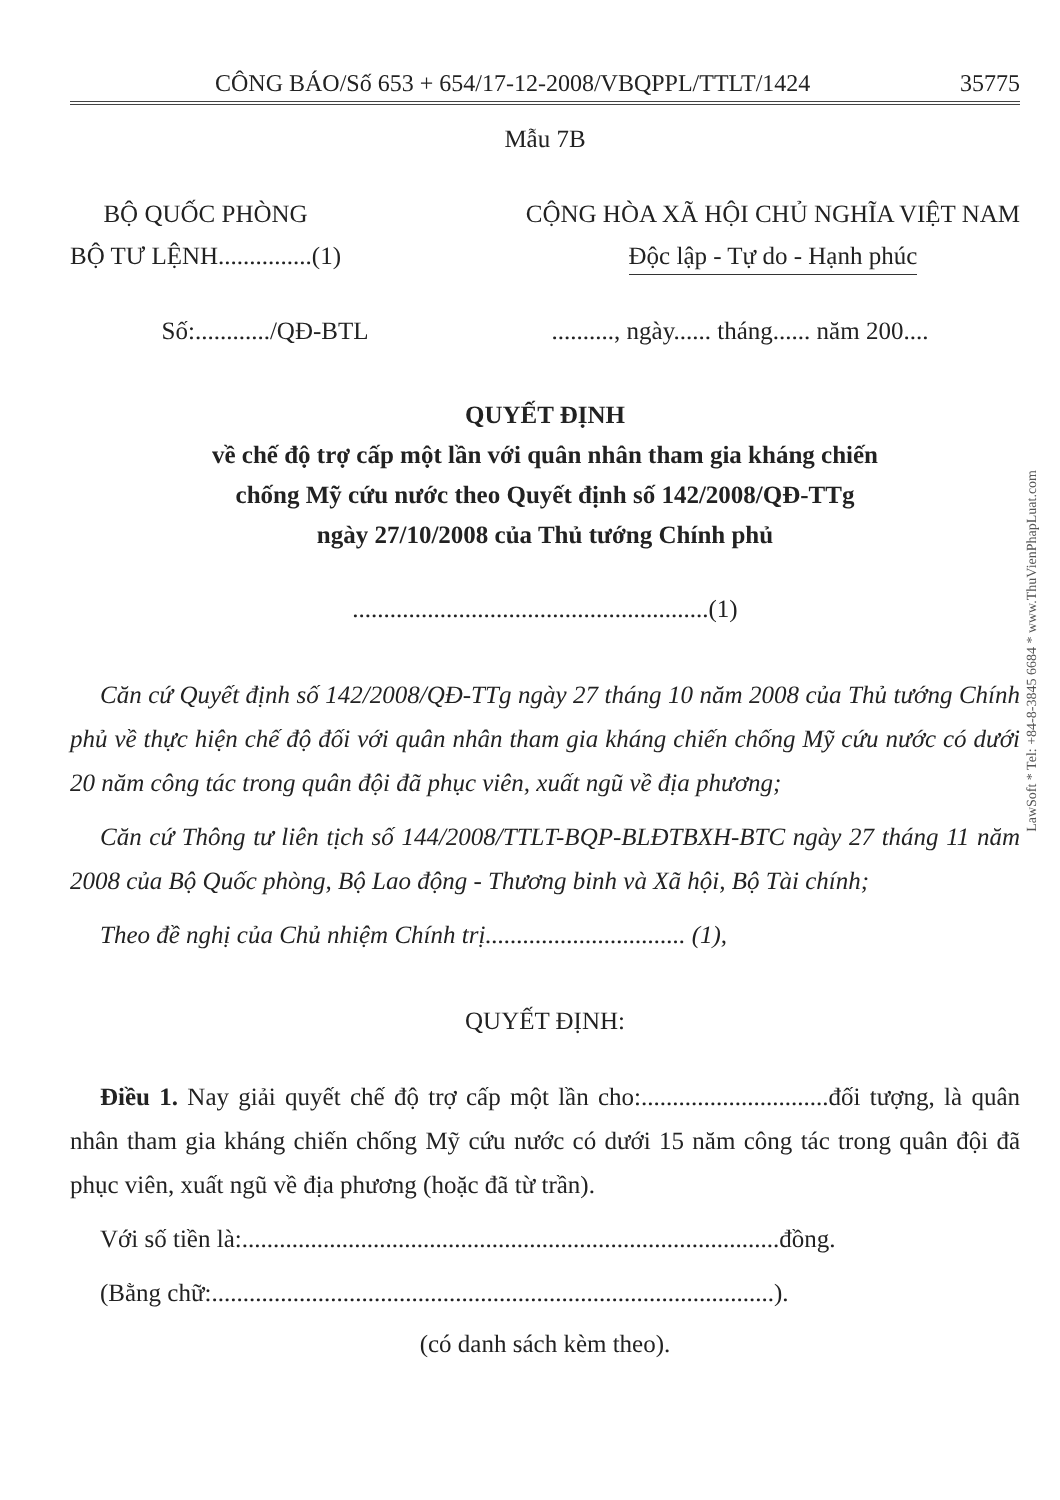CÔNG BÁO/Số 653 + 654/17-12-2008/VBQPPL/TTLT/1424 35775
Mẫu 7B
BỘ QUỐC PHÒNG
BỘ TƯ LỆNH...............(1)
CỘNG HÒA XÃ HỘI CHỦ NGHĨA VIỆT NAM
Độc lập - Tự do - Hạnh phúc
Số:............/QĐ-BTL.........., ngày...... tháng...... năm 200....
QUYẾT ĐỊNH
về chế độ trợ cấp một lần với quân nhân tham gia kháng chiến
chống Mỹ cứu nước theo Quyết định số 142/2008/QĐ-TTg
ngày 27/10/2008 của Thủ tướng Chính phủ
.........................................................(1)
Căn cứ Quyết định số 142/2008/QĐ-TTg ngày 27 tháng 10 năm 2008 của Thủ tướng Chính phủ về thực hiện chế độ đối với quân nhân tham gia kháng chiến chống Mỹ cứu nước có dưới 20 năm công tác trong quân đội đã phục viên, xuất ngũ về địa phương;
Căn cứ Thông tư liên tịch số 144/2008/TTLT-BQP-BLĐTBXH-BTC ngày 27 tháng 11 năm 2008 của Bộ Quốc phòng, Bộ Lao động - Thương binh và Xã hội, Bộ Tài chính;
Theo đề nghị của Chủ nhiệm Chính trị................................ (1),
QUYẾT ĐỊNH:
Điều 1. Nay giải quyết chế độ trợ cấp một lần cho:..............................đối tượng, là quân nhân tham gia kháng chiến chống Mỹ cứu nước có dưới 15 năm công tác trong quân đội đã phục viên, xuất ngũ về địa phương (hoặc đã từ trần).
Với số tiền là:......................................................................................đồng.
(Bằng chữ:..........................................................................................).
(có danh sách kèm theo).
LawSoft * Tel: +84-8-3845 6684 * www.ThuVienPhapLuat.com